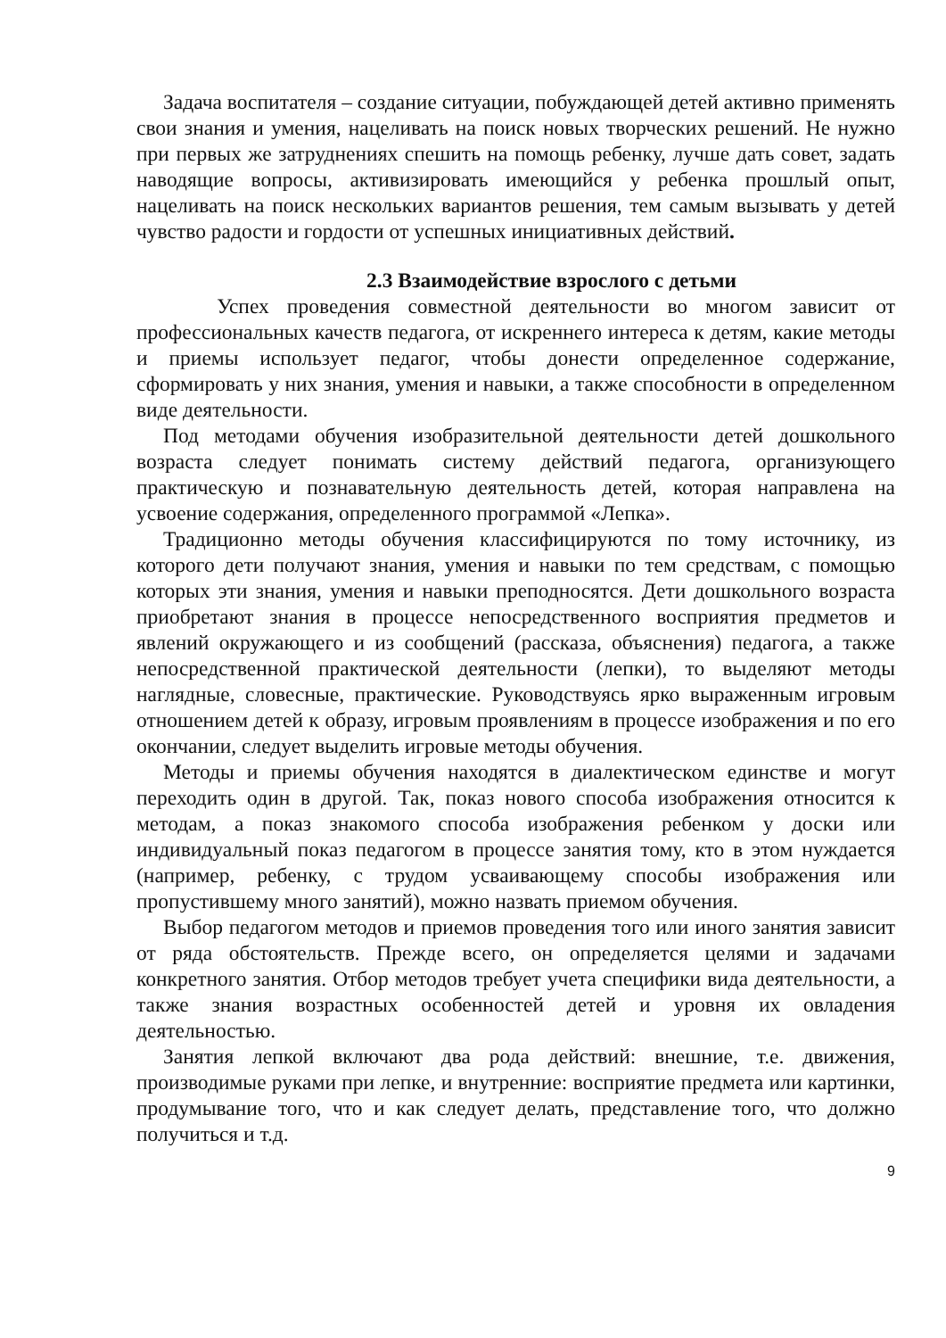Задача воспитателя – создание ситуации, побуждающей детей активно применять свои знания и умения, нацеливать на поиск новых творческих решений. Не нужно при первых же затруднениях спешить на помощь ребенку, лучше дать совет, задать наводящие вопросы, активизировать имеющийся у ребенка прошлый опыт, нацеливать на поиск нескольких вариантов решения, тем самым вызывать у детей чувство радости и гордости от успешных инициативных действий.
2.3 Взаимодействие взрослого с детьми
Успех проведения совместной деятельности во многом зависит от профессиональных качеств педагога, от искреннего интереса к детям, какие методы и приемы использует педагог, чтобы донести определенное содержание, сформировать у них знания, умения и навыки, а также способности в определенном виде деятельности.
Под методами обучения изобразительной деятельности детей дошкольного возраста следует понимать систему действий педагога, организующего практическую и познавательную деятельность детей, которая направлена на усвоение содержания, определенного программой «Лепка».
Традиционно методы обучения классифицируются по тому источнику, из которого дети получают знания, умения и навыки по тем средствам, с помощью которых эти знания, умения и навыки преподносятся. Дети дошкольного возраста приобретают знания в процессе непосредственного восприятия предметов и явлений окружающего и из сообщений (рассказа, объяснения) педагога, а также непосредственной практической деятельности (лепки), то выделяют методы наглядные, словесные, практические. Руководствуясь ярко выраженным игровым отношением детей к образу, игровым проявлениям в процессе изображения и по его окончании, следует выделить игровые методы обучения.
Методы и приемы обучения находятся в диалектическом единстве и могут переходить один в другой. Так, показ нового способа изображения относится к методам, а показ знакомого способа изображения ребенком у доски или индивидуальный показ педагогом в процессе занятия тому, кто в этом нуждается (например, ребенку, с трудом усваивающему способы изображения или пропустившему много занятий), можно назвать приемом обучения.
Выбор педагогом методов и приемов проведения того или иного занятия зависит от ряда обстоятельств. Прежде всего, он определяется целями и задачами конкретного занятия. Отбор методов требует учета специфики вида деятельности, а также знания возрастных особенностей детей и уровня их овладения деятельностью.
Занятия лепкой включают два рода действий: внешние, т.е. движения, производимые руками при лепке, и внутренние: восприятие предмета или картинки, продумывание того, что и как следует делать, представление того, что должно получиться и т.д.
9